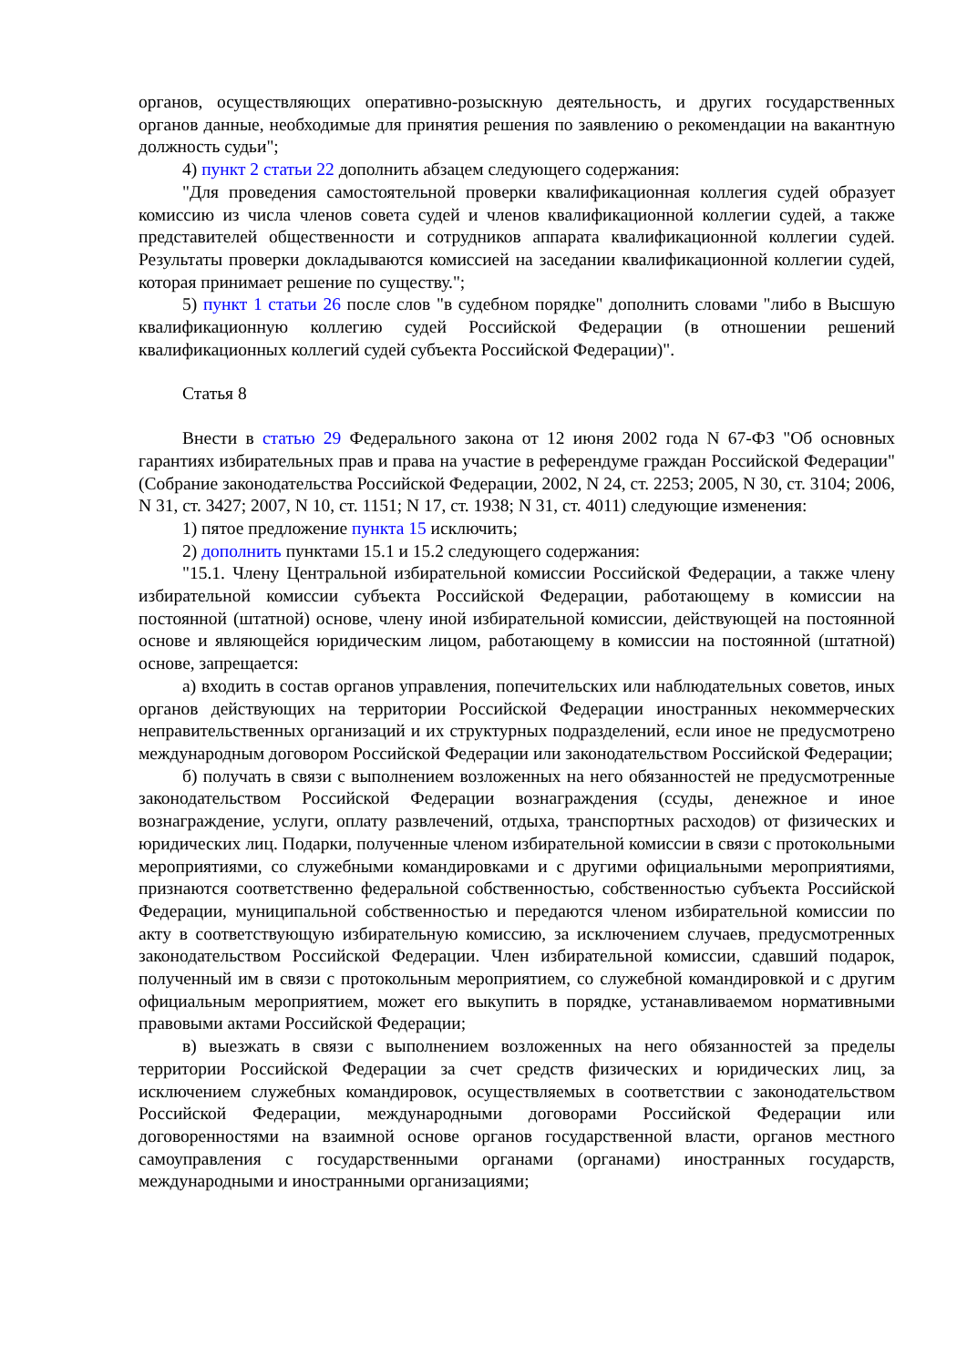органов, осуществляющих оперативно-розыскную деятельность, и других государственных органов данные, необходимые для принятия решения по заявлению о рекомендации на вакантную должность судьи";
4) пункт 2 статьи 22 дополнить абзацем следующего содержания:
"Для проведения самостоятельной проверки квалификационная коллегия судей образует комиссию из числа членов совета судей и членов квалификационной коллегии судей, а также представителей общественности и сотрудников аппарата квалификационной коллегии судей. Результаты проверки докладываются комиссией на заседании квалификационной коллегии судей, которая принимает решение по существу.";
5) пункт 1 статьи 26 после слов "в судебном порядке" дополнить словами "либо в Высшую квалификационную коллегию судей Российской Федерации (в отношении решений квалификационных коллегий судей субъекта Российской Федерации)".
Статья 8
Внести в статью 29 Федерального закона от 12 июня 2002 года N 67-ФЗ "Об основных гарантиях избирательных прав и права на участие в референдуме граждан Российской Федерации" (Собрание законодательства Российской Федерации, 2002, N 24, ст. 2253; 2005, N 30, ст. 3104; 2006, N 31, ст. 3427; 2007, N 10, ст. 1151; N 17, ст. 1938; N 31, ст. 4011) следующие изменения:
1) пятое предложение пункта 15 исключить;
2) дополнить пунктами 15.1 и 15.2 следующего содержания:
"15.1. Члену Центральной избирательной комиссии Российской Федерации, а также члену избирательной комиссии субъекта Российской Федерации, работающему в комиссии на постоянной (штатной) основе, члену иной избирательной комиссии, действующей на постоянной основе и являющейся юридическим лицом, работающему в комиссии на постоянной (штатной) основе, запрещается:
а) входить в состав органов управления, попечительских или наблюдательных советов, иных органов действующих на территории Российской Федерации иностранных некоммерческих неправительственных организаций и их структурных подразделений, если иное не предусмотрено международным договором Российской Федерации или законодательством Российской Федерации;
б) получать в связи с выполнением возложенных на него обязанностей не предусмотренные законодательством Российской Федерации вознаграждения (ссуды, денежное и иное вознаграждение, услуги, оплату развлечений, отдыха, транспортных расходов) от физических и юридических лиц. Подарки, полученные членом избирательной комиссии в связи с протокольными мероприятиями, со служебными командировками и с другими официальными мероприятиями, признаются соответственно федеральной собственностью, собственностью субъекта Российской Федерации, муниципальной собственностью и передаются членом избирательной комиссии по акту в соответствующую избирательную комиссию, за исключением случаев, предусмотренных законодательством Российской Федерации. Член избирательной комиссии, сдавший подарок, полученный им в связи с протокольным мероприятием, со служебной командировкой и с другим официальным мероприятием, может его выкупить в порядке, устанавливаемом нормативными правовыми актами Российской Федерации;
в) выезжать в связи с выполнением возложенных на него обязанностей за пределы территории Российской Федерации за счет средств физических и юридических лиц, за исключением служебных командировок, осуществляемых в соответствии с законодательством Российской Федерации, международными договорами Российской Федерации или договоренностями на взаимной основе органов государственной власти, органов местного самоуправления с государственными органами (органами) иностранных государств, международными и иностранными организациями;